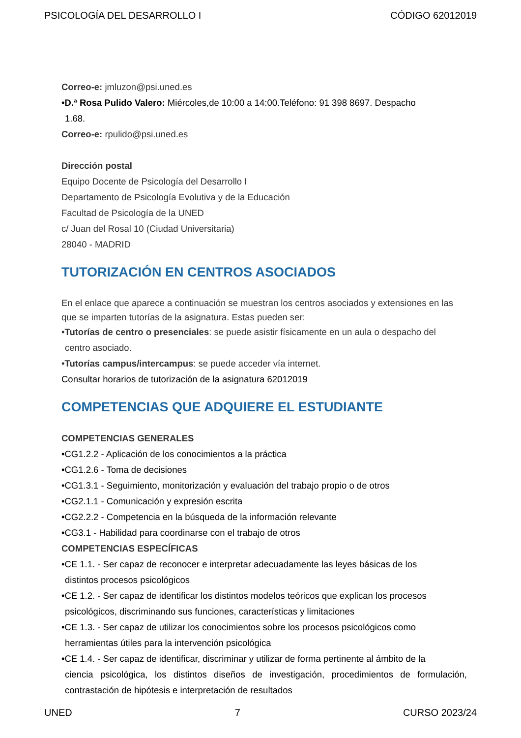PSICOLOGÍA DEL DESARROLLO I CÓDIGO 62012019
Correo-e: jmluzon@psi.uned.es
•D.ª Rosa Pulido Valero: Miércoles,de 10:00 a 14:00.Teléfono: 91 398 8697. Despacho
1.68.
Correo-e: rpulido@psi.uned.es
Dirección postal
Equipo Docente de Psicología del Desarrollo I
Departamento de Psicología Evolutiva y de la Educación
Facultad de Psicología de la UNED
c/ Juan del Rosal 10 (Ciudad Universitaria)
28040 - MADRID
TUTORIZACIÓN EN CENTROS ASOCIADOS
En el enlace que aparece a continuación se muestran los centros asociados y extensiones en las que se imparten tutorías de la asignatura. Estas pueden ser:
•Tutorías de centro o presenciales: se puede asistir físicamente en un aula o despacho del
centro asociado.
•Tutorías campus/intercampus: se puede acceder vía internet.
Consultar horarios de tutorización de la asignatura 62012019
COMPETENCIAS QUE ADQUIERE EL ESTUDIANTE
COMPETENCIAS GENERALES
•CG1.2.2 - Aplicación de los conocimientos a la práctica
•CG1.2.6 - Toma de decisiones
•CG1.3.1 - Seguimiento, monitorización y evaluación del trabajo propio o de otros
•CG2.1.1 - Comunicación y expresión escrita
•CG2.2.2 - Competencia en la búsqueda de la información relevante
•CG3.1 - Habilidad para coordinarse con el trabajo de otros
COMPETENCIAS ESPECÍFICAS
•CE 1.1. - Ser capaz de reconocer e interpretar adecuadamente las leyes básicas de los
distintos procesos psicológicos
•CE 1.2. - Ser capaz de identificar los distintos modelos teóricos que explican los procesos
psicológicos, discriminando sus funciones, características y limitaciones
•CE 1.3. - Ser capaz de utilizar los conocimientos sobre los procesos psicológicos como
herramientas útiles para la intervención psicológica
•CE 1.4. - Ser capaz de identificar, discriminar y utilizar de forma pertinente al ámbito de la
ciencia psicológica, los distintos diseños de investigación, procedimientos de formulación, contrastación de hipótesis e interpretación de resultados
UNED 7 CURSO 2023/24